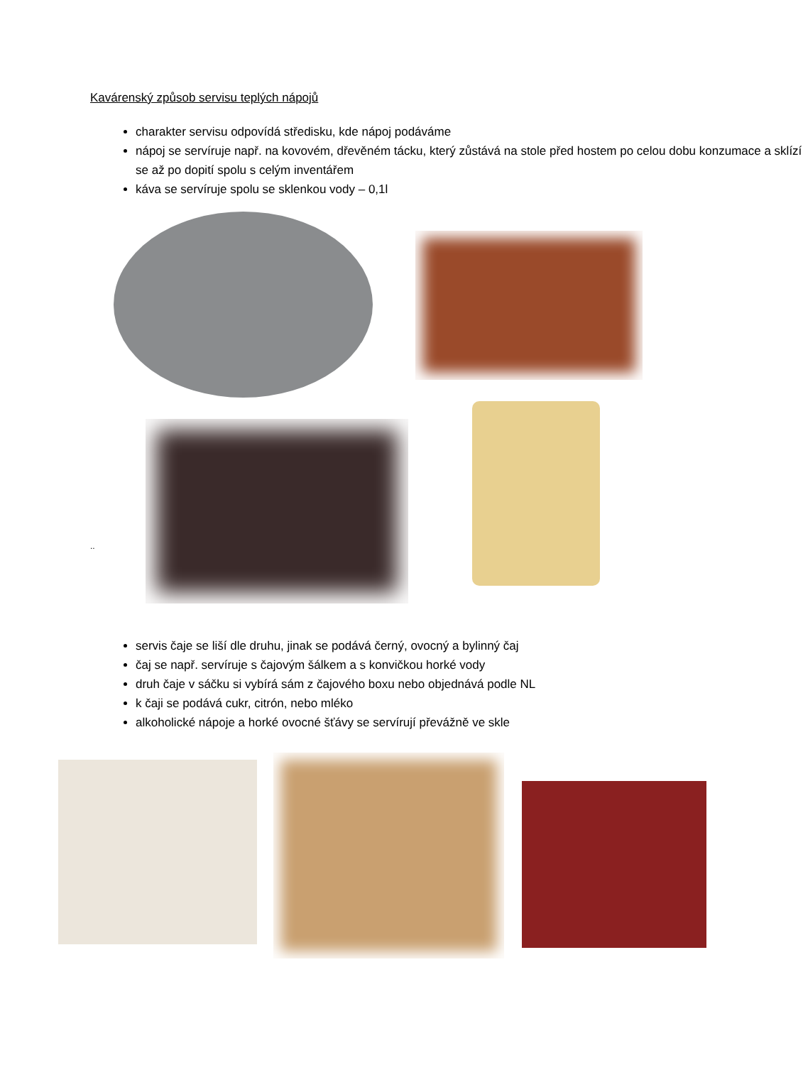Kavárenský způsob servisu teplých nápojů
charakter servisu odpovídá středisku, kde nápoj podáváme
nápoj se servíruje např. na kovovém, dřevěném tácku, který zůstává na stole před hostem po celou dobu konzumace a sklízí se až po dopití spolu s celým inventářem
káva se servíruje spolu se sklenkou vody – 0,1l
..
servis čaje se liší dle druhu, jinak se podává černý, ovocný a bylinný čaj
čaj se např. servíruje s čajovým šálkem a s konvičkou horké vody
druh čaje v sáčku si vybírá sám z čajového boxu nebo objednává podle NL
k čaji se podává cukr, citrón, nebo mléko
alkoholické nápoje a horké ovocné šťávy se servírují převážně ve skle